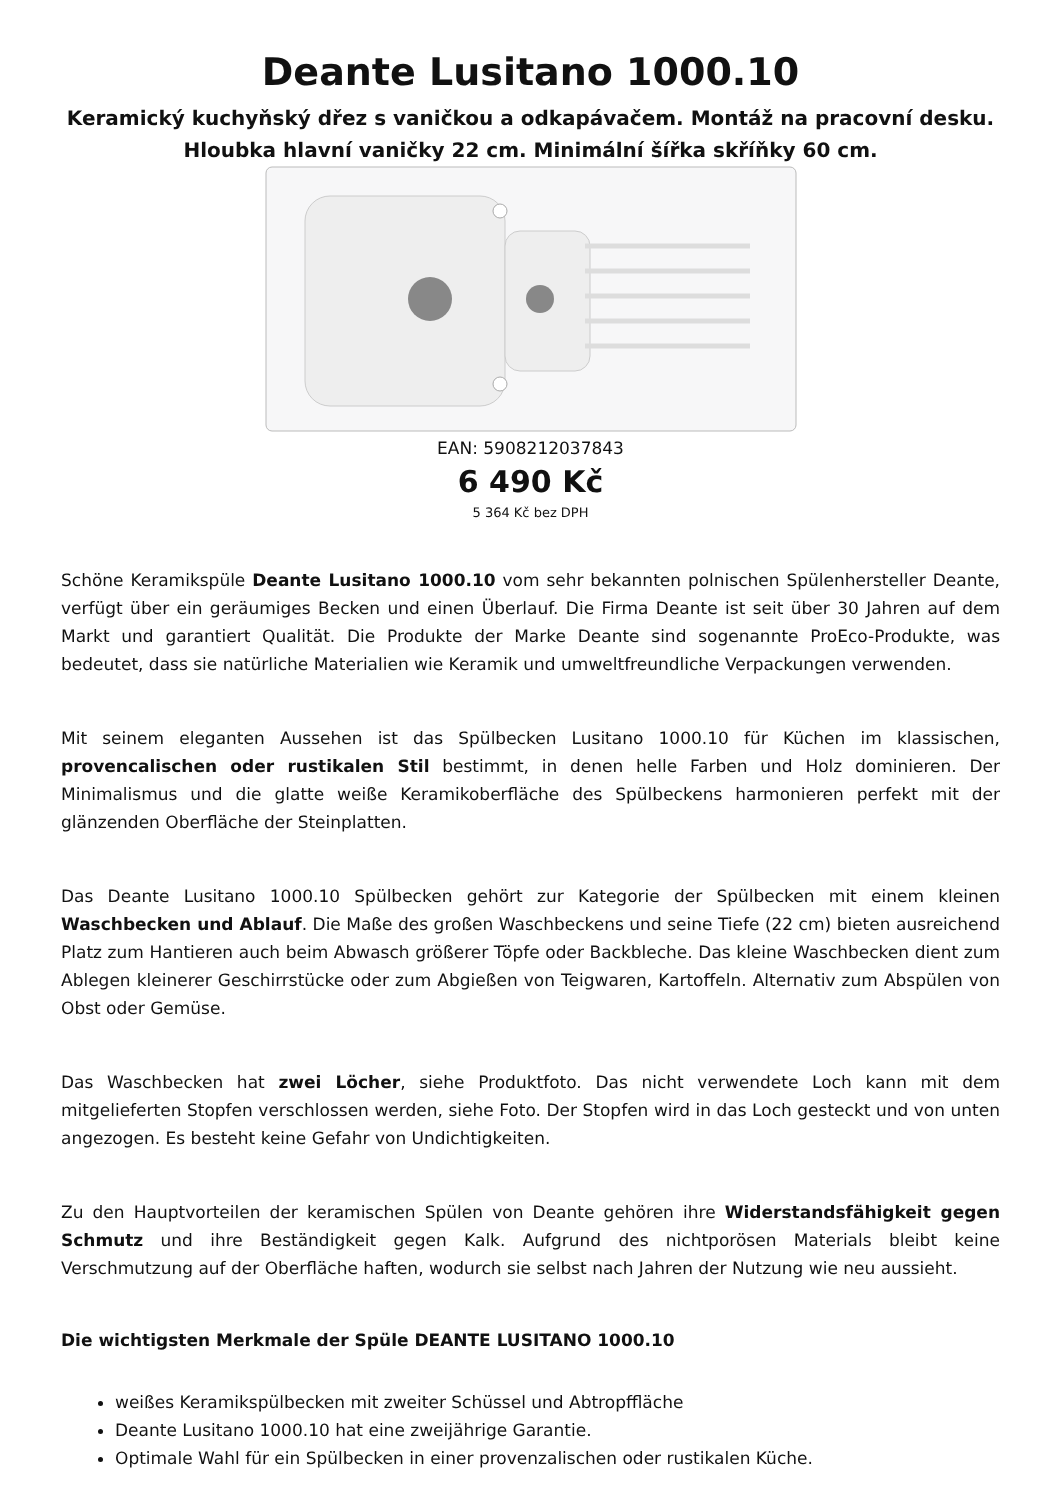Deante Lusitano 1000.10
Keramický kuchyňský dřez s vaničkou a odkapávačem. Montáž na pracovní desku. Hloubka hlavní vaničky 22 cm. Minimální šířka skříňky 60 cm.
EAN: 5908212037843
6 490 Kč
5 364 Kč bez DPH
Schöne Keramikspüle Deante Lusitano 1000.10 vom sehr bekannten polnischen Spülenhersteller Deante, verfügt über ein geräumiges Becken und einen Überlauf. Die Firma Deante ist seit über 30 Jahren auf dem Markt und garantiert Qualität. Die Produkte der Marke Deante sind sogenannte ProEco-Produkte, was bedeutet, dass sie natürliche Materialien wie Keramik und umweltfreundliche Verpackungen verwenden.
Mit seinem eleganten Aussehen ist das Spülbecken Lusitano 1000.10 für Küchen im klassischen, provencalischen oder rustikalen Stil bestimmt, in denen helle Farben und Holz dominieren. Der Minimalismus und die glatte weiße Keramikoberfläche des Spülbeckens harmonieren perfekt mit der glänzenden Oberfläche der Steinplatten.
Das Deante Lusitano 1000.10 Spülbecken gehört zur Kategorie der Spülbecken mit einem kleinen Waschbecken und Ablauf. Die Maße des großen Waschbeckens und seine Tiefe (22 cm) bieten ausreichend Platz zum Hantieren auch beim Abwasch größerer Töpfe oder Backbleche. Das kleine Waschbecken dient zum Ablegen kleinerer Geschirrstücke oder zum Abgießen von Teigwaren, Kartoffeln. Alternativ zum Abspülen von Obst oder Gemüse.
Das Waschbecken hat zwei Löcher, siehe Produktfoto. Das nicht verwendete Loch kann mit dem mitgelieferten Stopfen verschlossen werden, siehe Foto. Der Stopfen wird in das Loch gesteckt und von unten angezogen. Es besteht keine Gefahr von Undichtigkeiten.
Zu den Hauptvorteilen der keramischen Spülen von Deante gehören ihre Widerstandsfähigkeit gegen Schmutz und ihre Beständigkeit gegen Kalk. Aufgrund des nichtporösen Materials bleibt keine Verschmutzung auf der Oberfläche haften, wodurch sie selbst nach Jahren der Nutzung wie neu aussieht.
Die wichtigsten Merkmale der Spüle DEANTE LUSITANO 1000.10
weißes Keramikspülbecken mit zweiter Schüssel und Abtropffläche
Deante Lusitano 1000.10 hat eine zweijährige Garantie.
Optimale Wahl für ein Spülbecken in einer provenzalischen oder rustikalen Küche.